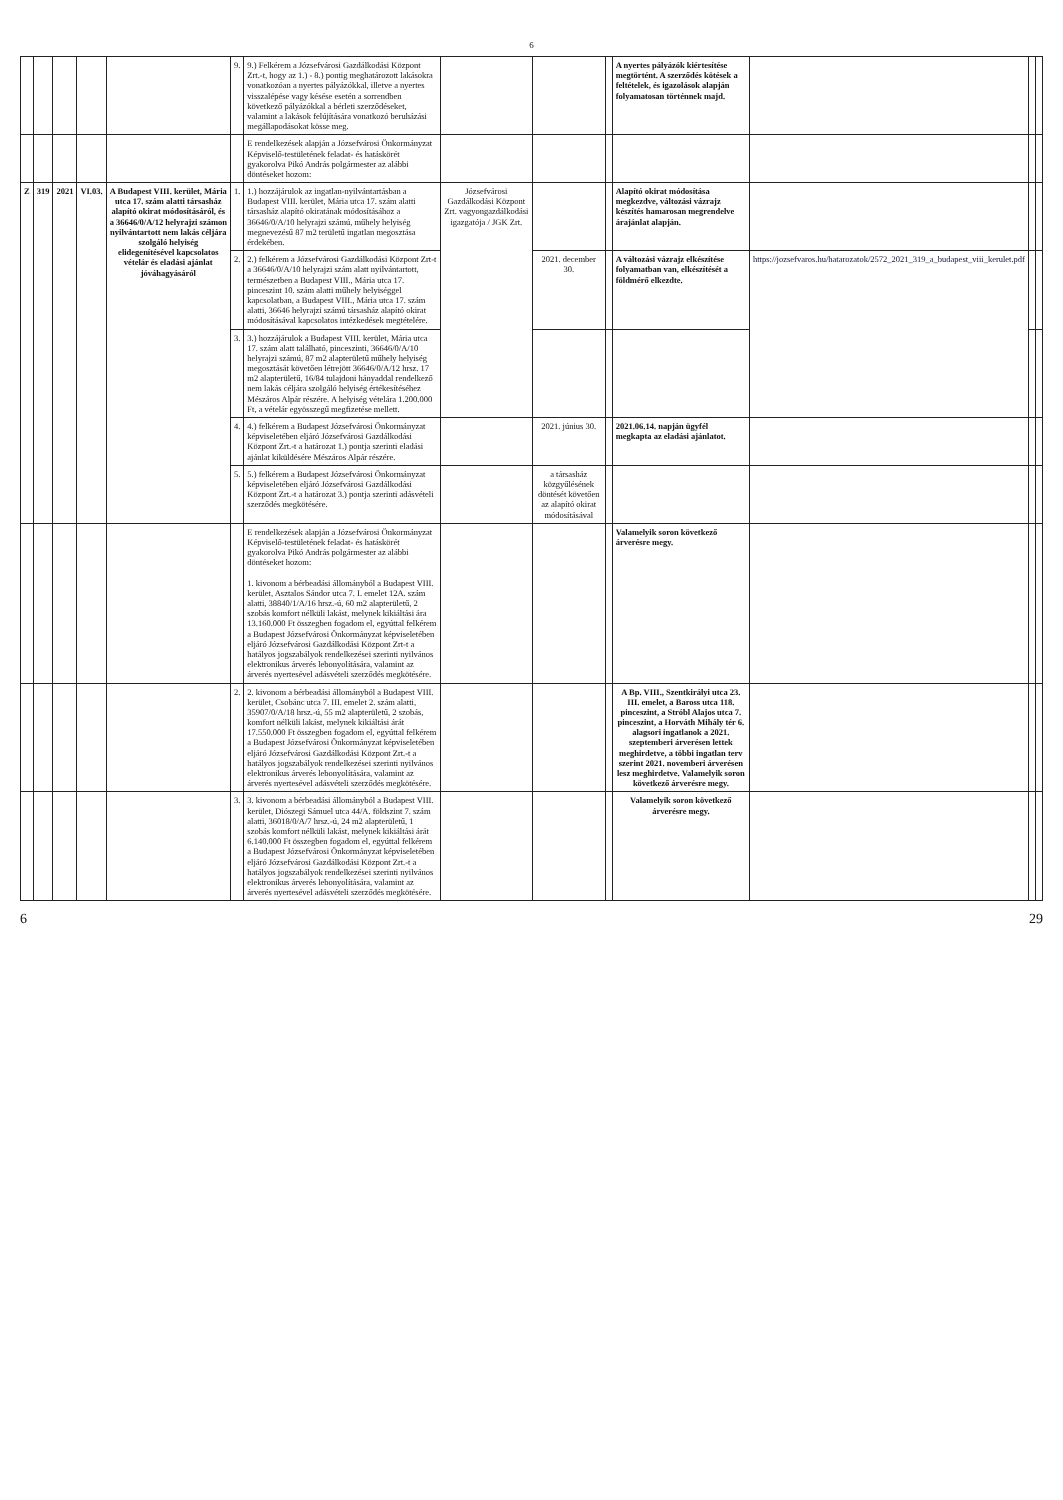6
| | | | | | 9. | 9.) Felkérem a Józsefvárosi Gazdálkodási Központ Zrt.-t, hogy az 1.) - 8.) pontig meghatározott lakásokra vonatkozóan a nyertes pályázókkal, illetve a nyertes visszalépése vagy késése esetén a sorrendben következő pályázókkal a bérleti szerződéseket, valamint a lakások felújítására vonatkozó beruházási megállapodásokat kösse meg. | | | | A nyertes pályázók kiértesítése megtörtént. A szerződés kötések a feltételek, és igazolások alapján folyamatosan történnek majd. | | | |
| | | | | | | E rendelkezések alapján a Józsefvárosi Önkormányzat Képviselő-testületének feladat- és hatáskörét gyakorolva Pikó András polgármester az alábbi döntéseket hozom: | | | | | | | |
| Z | 319 | 2021 | VI.03. | A Budapest VIII. kerület, Mária utca 17. szám alatti társasház alapító okirat módosításáról, és a 36646/0/A/12 helyrajzi számon nyilvántartott nem lakás céljára szolgáló helyiség elidegenítésével kapcsolatos vételár és eladási ajánlat jóváhagyásáról | 1. | 1.) hozzájárulok az ingatlan-nyilvántartásban a Budapest VIII. kerület, Mária utca 17. szám alatti társasház alapító okiratának módosításához a 36646/0/A/10 helyrajzi számú, műhely helyiség megnevezésű 87 m2 területű ingatlan megosztása érdekében. | Józsefvárosi Gazdálkodási Központ Zrt. vagyongazdálkodási igazgatója / JGK Zrt. | | | Alapító okirat módosítása megkezdve, változási vázrajz készítés hamarosan megrendelve árajánlat alapján. | | | |
| | | | | | 2. | 2.) felkérem a Józsefvárosi Gazdálkodási Központ Zrt-t a 36646/0/A/10 helyrajzi szám alatt nyilvántartott, természetben a Budapest VIII., Mária utca 17. pinceszint 10. szám alatti műhely helyiséggel kapcsolatban, a Budapest VIII., Mária utca 17. szám alatti, 36646 helyrajzi számú társasház alapító okirat módosításával kapcsolatos intézkedések megtételére. | | 2021. december 30. | | A változási vázrajz elkészítése folyamatban van, elkészítését a földmérő elkezdte. | https://jozsefvaros.hu/hatarozatok/2572_2021_319_a_budapest_viii_kerulet.pdf | | |
| | | | | | 3. | 3.) hozzájárulok a Budapest VIII. kerület, Mária utca 17. szám alatt található, pinceszinti, 36646/0/A/10 helyrajzi számú, 87 m2 alapterületű műhely helyiség megosztását követően létrejött 36646/0/A/12 hrsz. 17 m2 alapterületű, 16/84 tulajdoni hányaddal rendelkező nem lakás céljára szolgáló helyiség értékesítéséhez Mészáros Alpár részére. A helyiség vételára 1.200.000 Ft, a vételár egyösszegű megfizetése mellett. | | | | | | | |
| | | | | | 4. | 4.) felkérem a Budapest Józsefvárosi Önkormányzat képviseletében eljáró Józsefvárosi Gazdálkodási Központ Zrt.-t a határozat 1.) pontja szerinti eladási ajánlat kiküldésére Mészáros Alpár részére. | | 2021. június 30. | | 2021.06.14. napján ügyfél megkapta az eladási ajánlatot. | | | |
| | | | | | 5. | 5.) felkérem a Budapest Józsefvárosi Önkormányzat képviseletében eljáró Józsefvárosi Gazdálkodási Központ Zrt.-t a határozat 3.) pontja szerinti adásvételi szerződés megkötésére. | | a társasház közgyűlésének döntését követően az alapító okirat módosításával | | | | | |
| | | | | | | E rendelkezések alapján a Józsefvárosi Önkormányzat Képviselő-testületének feladat- és hatáskörét gyakorolva Pikó András polgármester az alábbi döntéseket hozom: 1. kivonom a bérbeadási állományból a Budapest VIII. kerület, Asztalos Sándor utca 7. I. emelet 12A. szám alatti, 38840/1/A/16 hrsz.-ú, 60 m2 alapterületű, 2 szobás komfort nélküli lakást, melynek kikiáltási ára 13.160.000 Ft összegben fogadom el, egyúttal felkérem a Budapest Józsefvárosi Önkormányzat képviseletében eljáró Józsefvárosi Gazdálkodási Központ Zrt-t a hatályos jogszabályok rendelkezései szerinti nyilvános elektronikus árverés lebonyolítására, valamint az árverés nyertesével adásvételi szerződés megkötésére. | | | | Valamelyik soron következő árverésre megy. | | | |
| | | | | | 2. | 2. kivonom a bérbeadási állományból a Budapest VIII. kerület, Csobánc utca 7. III. emelet 2. szám alatti, 35907/0/A/18 hrsz.-ú, 55 m2 alapterületű, 2 szobás, komfort nélküli lakást, melynek kikiáltási árát 17.550.000 Ft összegben fogadom el, egyúttal felkérem a Budapest Józsefvárosi Önkormányzat képviseletében eljáró Józsefvárosi Gazdálkodási Központ Zrt.-t a hatályos jogszabályok rendelkezései szerinti nyilvános elektronikus árverés lebonyolítására, valamint az árverés nyertesével adásvételi szerződés megkötésére. | | | | A Bp. VIII., Szentkirályi utca 23. III. emelet, a Baross utca 118. pinceszint, a Stróbl Alajos utca 7. pinceszint, a Horváth Mihály tér 6. alagsori ingatlanok a 2021. szeptemberi árverésen lettek meghirdetve, a többi ingatlan terv szerint 2021. novemberi árverésen lesz meghirdetve. Valamelyik soron következő árverésre megy. | | | |
| | | | | | 3. | 3. kivonom a bérbeadási állományból a Budapest VIII. kerület, Diószegi Sámuel utca 44/A. földszint 7. szám alatti, 36018/0/A/7 hrsz.-ú, 24 m2 alapterületű, 1 szobás komfort nélküli lakást, melynek kikiáltási árát 6.140.000 Ft összegben fogadom el, egyúttal felkérem a Budapest Józsefvárosi Önkormányzat képviseletében eljáró Józsefvárosi Gazdálkodási Központ Zrt.-t a hatályos jogszabályok rendelkezései szerinti nyilvános elektronikus árverés lebonyolítására, valamint az árverés nyertesével adásvételi szerződés megkötésére. | | | | Valamelyik soron következő árverésre megy. | | | |
6 29